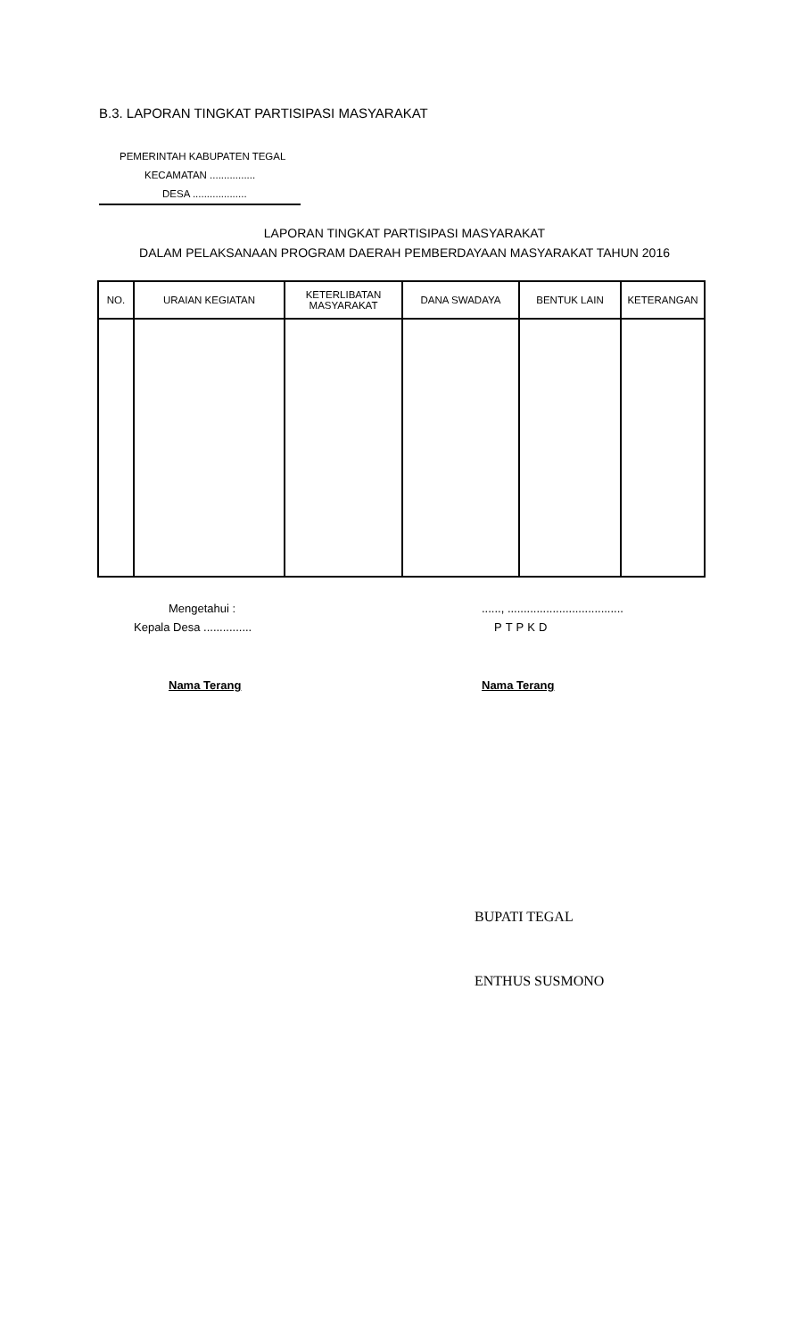B.3. LAPORAN TINGKAT PARTISIPASI MASYARAKAT
PEMERINTAH KABUPATEN TEGAL
KECAMATAN ................
DESA ...................
LAPORAN TINGKAT PARTISIPASI MASYARAKAT
DALAM PELAKSANAAN PROGRAM DAERAH PEMBERDAYAAN MASYARAKAT TAHUN 2016
| NO. | URAIAN KEGIATAN | KETERLIBATAN MASYARAKAT | DANA SWADAYA | BENTUK LAIN | KETERANGAN |
| --- | --- | --- | --- | --- | --- |
Mengetahui :
Kepala Desa ...............
Nama Terang
......, ....................................
PTPKD
Nama Terang
BUPATI TEGAL
ENTHUS SUSMONO